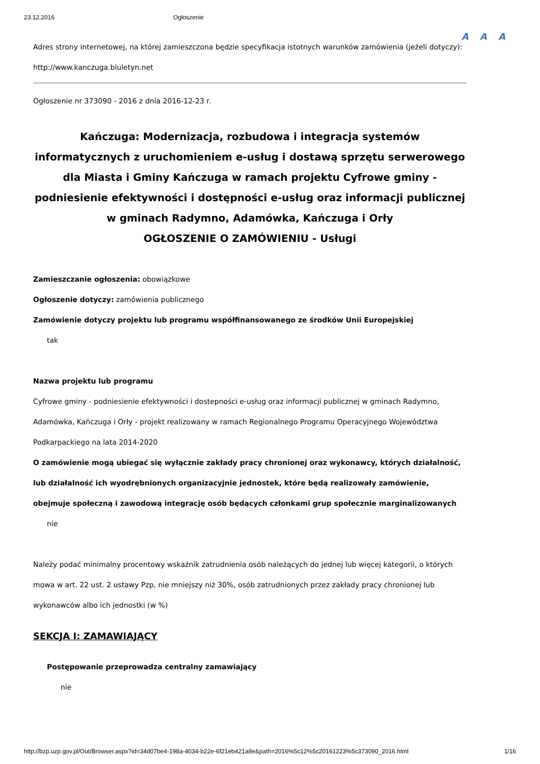23.12.2016 Ogłoszenie
A A A
Adres strony internetowej, na której zamieszczona będzie specyfikacja istotnych warunków zamówienia (jeżeli dotyczy):
http://www.kanczuga.biuletyn.net
Ogłoszenie nr 373090 - 2016 z dnia 2016-12-23 r.
Kańczuga: Modernizacja, rozbudowa i integracja systemów informatycznych z uruchomieniem e-usług i dostawą sprzętu serwerowego dla Miasta i Gminy Kańczuga w ramach projektu Cyfrowe gminy - podniesienie efektywności i dostępności e-usług oraz informacji publicznej w gminach Radymno, Adamówka, Kańczuga i Orły
OGŁOSZENIE O ZAMÓWIENIU - Usługi
Zamieszczanie ogłoszenia: obowiązkowe
Ogłoszenie dotyczy: zamówienia publicznego
Zamówienie dotyczy projektu lub programu współfinansowanego ze środków Unii Europejskiej
tak
Nazwa projektu lub programu
Cyfrowe gminy - podniesienie efektywności i dostepności e-usług oraz informacji publicznej w gminach Radymno, Adamówka, Kańczuga i Orły - projekt realizowany w ramach Regionalnego Programu Operacyjnego Województwa Podkarpackiego na lata 2014-2020
O zamówienie mogą ubiegać się wyłącznie zakłady pracy chronionej oraz wykonawcy, których działalność, lub działalność ich wyodrębnionych organizacyjnie jednostek, które będą realizowały zamówienie, obejmuje społeczną i zawodową integrację osób będących członkami grup społecznie marginalizowanych
nie
Należy podać minimalny procentowy wskaźnik zatrudnienia osób należących do jednej lub więcej kategorii, o których mowa w art. 22 ust. 2 ustawy Pzp, nie mniejszy niż 30%, osób zatrudnionych przez zakłady pracy chronionej lub wykonawców albo ich jednostki (w %)
SEKCJA I: ZAMAWIAJĄCY
Postępowanie przeprowadza centralny zamawiający
nie
http://bzp.uzp.gov.pl/Out/Browser.aspx?id=34d07be4-198a-4034-b22e-6f21eb421a8e&path=2016%5c12%5c20161223%5c373090_2016.html 1/16